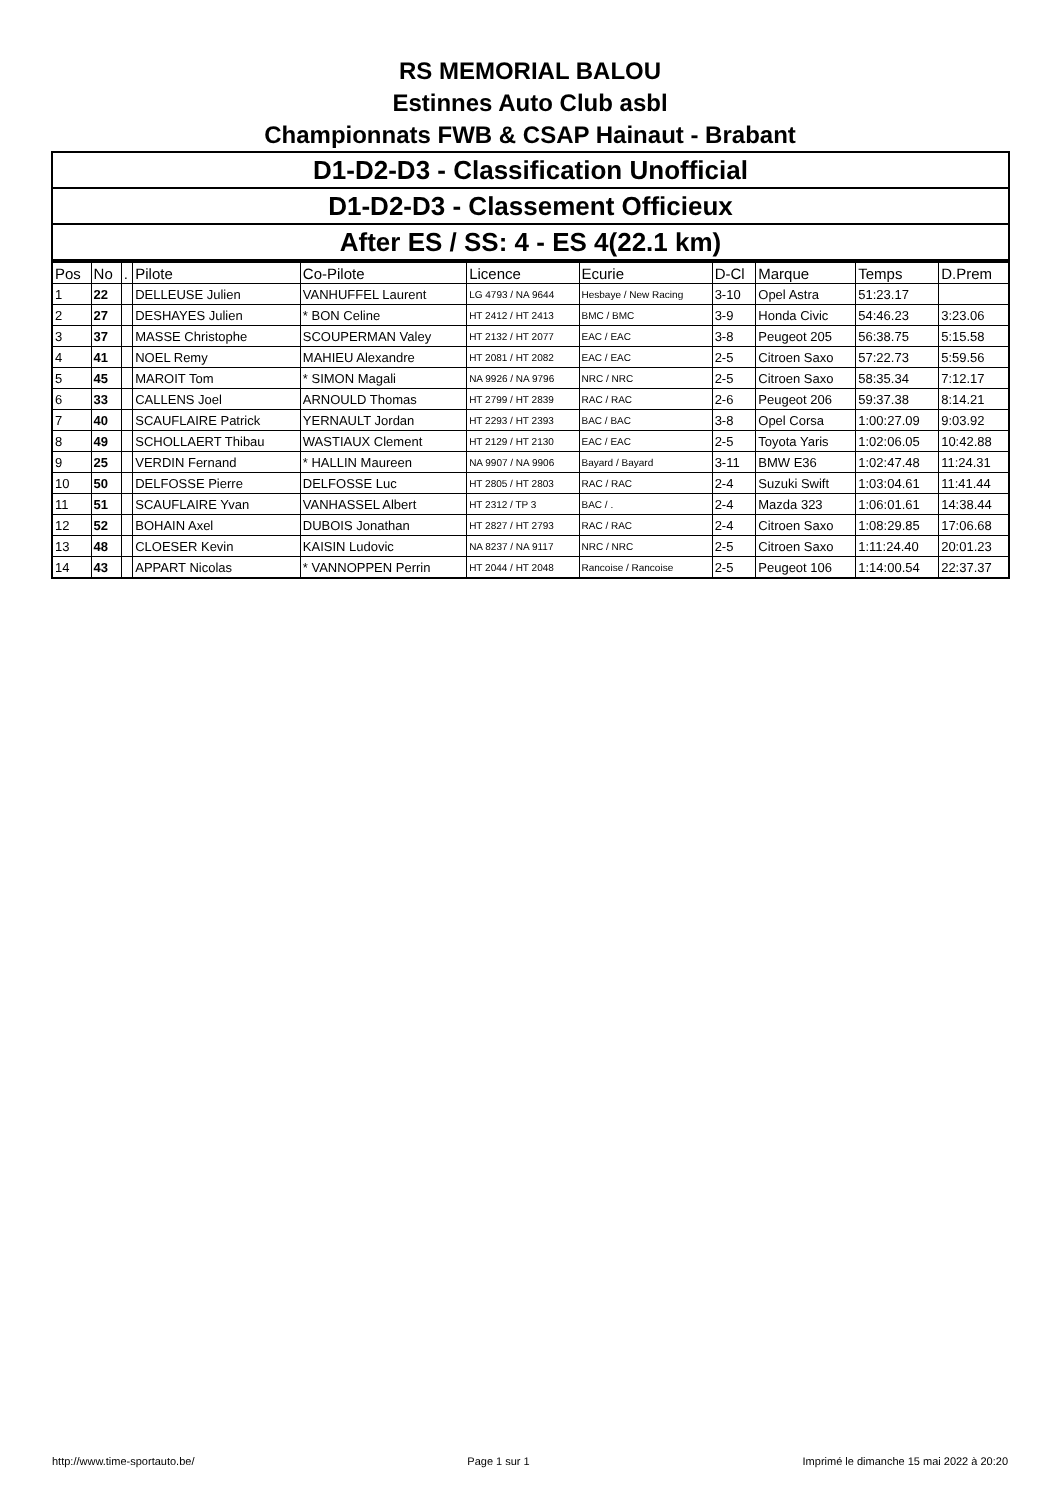RS MEMORIAL BALOU
Estinnes Auto Club asbl
Championnats FWB & CSAP Hainaut - Brabant
D1-D2-D3 - Classification Unofficial
D1-D2-D3 - Classement Officieux
After ES / SS: 4 - ES 4(22.1 km)
| Pos | No | . | Pilote | Co-Pilote | Licence | Ecurie | D-Cl | Marque | Temps | D.Prem |
| --- | --- | --- | --- | --- | --- | --- | --- | --- | --- | --- |
| 1 | 22 | | DELLEUSE Julien | VANHUFFEL Laurent | LG 4793 / NA 9644 | Hesbaye / New Racing | 3-10 | Opel Astra | 51:23.17 | |
| 2 | 27 | | DESHAYES Julien | * BON Celine | HT 2412 / HT 2413 | BMC / BMC | 3-9 | Honda Civic | 54:46.23 | 3:23.06 |
| 3 | 37 | | MASSE Christophe | SCOUPERMAN Valey | HT 2132 / HT 2077 | EAC / EAC | 3-8 | Peugeot 205 | 56:38.75 | 5:15.58 |
| 4 | 41 | | NOEL Remy | MAHIEU Alexandre | HT 2081 / HT 2082 | EAC / EAC | 2-5 | Citroen Saxo | 57:22.73 | 5:59.56 |
| 5 | 45 | | MAROIT Tom | * SIMON Magali | NA 9926 / NA 9796 | NRC / NRC | 2-5 | Citroen Saxo | 58:35.34 | 7:12.17 |
| 6 | 33 | | CALLENS Joel | ARNOULD Thomas | HT 2799 / HT 2839 | RAC / RAC | 2-6 | Peugeot 206 | 59:37.38 | 8:14.21 |
| 7 | 40 | | SCAUFLAIRE Patrick | YERNAULT Jordan | HT 2293 / HT 2393 | BAC / BAC | 3-8 | Opel Corsa | 1:00:27.09 | 9:03.92 |
| 8 | 49 | | SCHOLLAERT Thibau | WASTIAUX Clement | HT 2129 / HT 2130 | EAC / EAC | 2-5 | Toyota Yaris | 1:02:06.05 | 10:42.88 |
| 9 | 25 | | VERDIN Fernand | * HALLIN Maureen | NA 9907 / NA 9906 | Bayard / Bayard | 3-11 | BMW E36 | 1:02:47.48 | 11:24.31 |
| 10 | 50 | | DELFOSSE Pierre | DELFOSSE Luc | HT 2805 / HT 2803 | RAC / RAC | 2-4 | Suzuki Swift | 1:03:04.61 | 11:41.44 |
| 11 | 51 | | SCAUFLAIRE Yvan | VANHASSEL Albert | HT 2312 / TP 3 | BAC / . | 2-4 | Mazda 323 | 1:06:01.61 | 14:38.44 |
| 12 | 52 | | BOHAIN Axel | DUBOIS Jonathan | HT 2827 / HT 2793 | RAC / RAC | 2-4 | Citroen Saxo | 1:08:29.85 | 17:06.68 |
| 13 | 48 | | CLOESER Kevin | KAISIN Ludovic | NA 8237 / NA 9117 | NRC / NRC | 2-5 | Citroen Saxo | 1:11:24.40 | 20:01.23 |
| 14 | 43 | | APPART Nicolas | * VANNOPPEN Perrin | HT 2044 / HT 2048 | Rancoise / Rancoise | 2-5 | Peugeot 106 | 1:14:00.54 | 22:37.37 |
http://www.time-sportauto.be/ Page 1 sur 1 Imprimé le dimanche 15 mai 2022 à 20:20